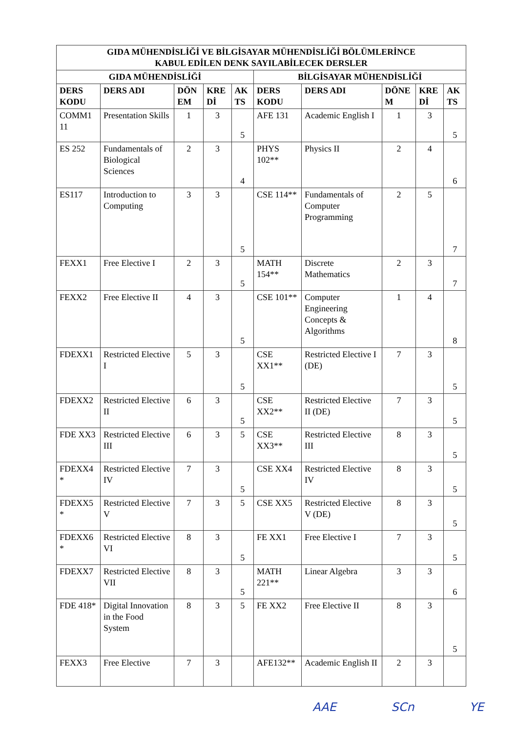| GIDA MÜHENDİSLİĞİ VE BİLGİSAYAR MÜHENDİSLİĞİ BÖLÜMLERİNCE KABUL EDİLEN DENK SAYILABİLECEK DERSLER | | | | | | | | | |
| --- | --- | --- | --- | --- | --- | --- | --- | --- | --- |
| GIDA MÜHENDİSLİĞİ | | | | | BİLGİSAYAR MÜHENDİSLİĞİ | | | | |
| DERS KODU | DERS ADI | DÖN EM | KRE Dİ | AK TS | DERS KODU | DERS ADI | DÖNE M | KRE Dİ | AK TS |
| COMM1 11 | Presentation Skills | 1 | 3 | 5 | AFE 131 | Academic English I | 1 | 3 | 5 |
| ES 252 | Fundamentals of Biological Sciences | 2 | 3 | 4 | PHYS 102** | Physics II | 2 | 4 | 6 |
| ES117 | Introduction to Computing | 3 | 3 | 5 | CSE 114** | Fundamentals of Computer Programming | 2 | 5 | 7 |
| FEXX1 | Free Elective I | 2 | 3 | 5 | MATH 154** | Discrete Mathematics | 2 | 3 | 7 |
| FEXX2 | Free Elective II | 4 | 3 | 5 | CSE 101** | Computer Engineering Concepts & Algorithms | 1 | 4 | 8 |
| FDEXX1 | Restricted Elective I | 5 | 3 | 5 | CSE XX1** | Restricted Elective I (DE) | 7 | 3 | 5 |
| FDEXX2 | Restricted Elective II | 6 | 3 | 5 | CSE XX2** | Restricted Elective II (DE) | 7 | 3 | 5 |
| FDE XX3 | Restricted Elective III | 6 | 3 | 5 | CSE XX3** | Restricted Elective III | 8 | 3 | 5 |
| FDEXX4 * | Restricted Elective IV | 7 | 3 | 5 | CSE XX4 | Restricted Elective IV | 8 | 3 | 5 |
| FDEXX5 * | Restricted Elective V | 7 | 3 | 5 | CSE XX5 | Restricted Elective V (DE) | 8 | 3 | 5 |
| FDEXX6 * | Restricted Elective VI | 8 | 3 | 5 | FE XX1 | Free Elective I | 7 | 3 | 5 |
| FDEXX7 | Restricted Elective VII | 8 | 3 | 5 | MATH 221** | Linear Algebra | 3 | 3 | 6 |
| FDE 418* | Digital Innovation in the Food System | 8 | 3 | 5 | FE XX2 | Free Elective II | 8 | 3 | 5 |
| FEXX3 | Free Elective | 7 | 3 | | AFE132** | Academic English II | 2 | 3 | |
AAE SCn YE